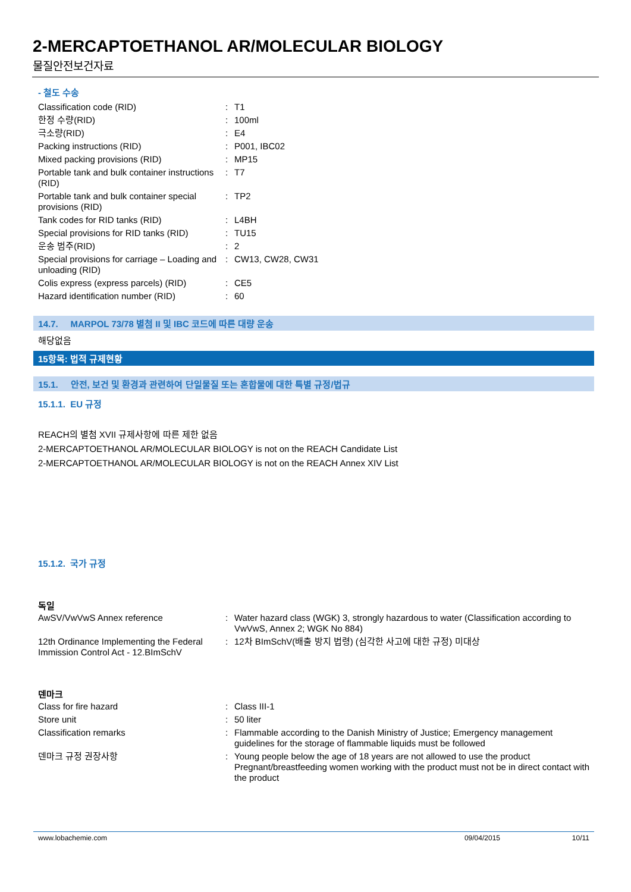2-MERCAPTOETHANOL AR/MOLECULAR BIOLOGY
물질안전보건자료
- 철도 수송
| Classification code (RID) | : | T1 |
| 한정 수량(RID) | : | 100ml |
| 극소량(RID) | : | E4 |
| Packing instructions (RID) | : | P001, IBC02 |
| Mixed packing provisions (RID) | : | MP15 |
| Portable tank and bulk container instructions (RID) | : | T7 |
| Portable tank and bulk container special provisions (RID) | : | TP2 |
| Tank codes for RID tanks (RID) | : | L4BH |
| Special provisions for RID tanks (RID) | : | TU15 |
| 운송 범주(RID) | : | 2 |
| Special provisions for carriage – Loading and unloading (RID) | : | CW13, CW28, CW31 |
| Colis express (express parcels) (RID) | : | CE5 |
| Hazard identification number (RID) | : | 60 |
14.7. MARPOL 73/78 별첨 II 및 IBC 코드에 따른 대량 운송
해당없음
15항목: 법적 규제현황
15.1. 안전, 보건 및 환경과 관련하여 단일물질 또는 혼합물에 대한 특별 규정/법규
15.1.1. EU 규정
REACH의 별첨 XVII 규제사항에 따른 제한 없음
2-MERCAPTOETHANOL AR/MOLECULAR BIOLOGY is not on the REACH Candidate List
2-MERCAPTOETHANOL AR/MOLECULAR BIOLOGY is not on the REACH Annex XIV List
15.1.2. 국가 규정
독일
| AwSV/VwVwS Annex reference | : | Water hazard class (WGK) 3, strongly hazardous to water (Classification according to VwVwS, Annex 2; WGK No 884) |
| 12th Ordinance Implementing the Federal Immission Control Act - 12.BImSchV | : | 12차 BImSchV(배출 방지 법령) (심각한 사고에 대한 규정) 미대상 |
덴마크
| Class for fire hazard | : | Class III-1 |
| Store unit | : | 50 liter |
| Classification remarks | : | Flammable according to the Danish Ministry of Justice; Emergency management guidelines for the storage of flammable liquids must be followed |
| 덴마크 규정 권장사항 | : | Young people below the age of 18 years are not allowed to use the product Pregnant/breastfeeding women working with the product must not be in direct contact with the product |
www.lobachemie.com 09/04/2015 10/11